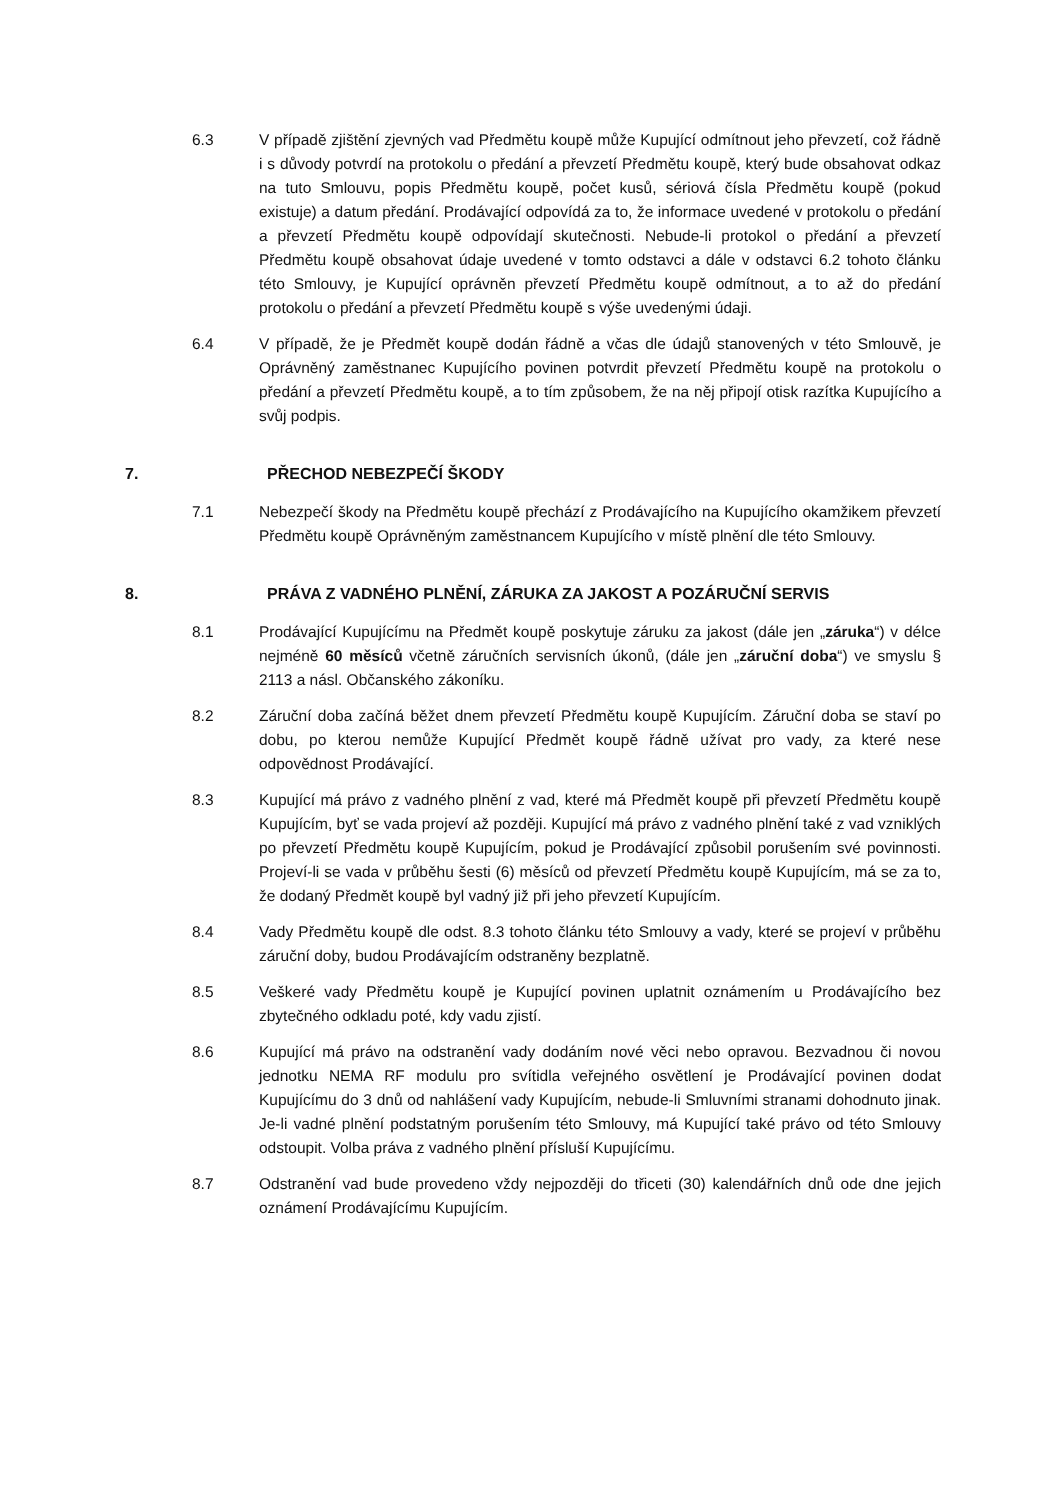6.3 V případě zjištění zjevných vad Předmětu koupě může Kupující odmítnout jeho převzetí, což řádně i s důvody potvrdí na protokolu o předání a převzetí Předmětu koupě, který bude obsahovat odkaz na tuto Smlouvu, popis Předmětu koupě, počet kusů, sériová čísla Předmětu koupě (pokud existuje) a datum předání. Prodávající odpovídá za to, že informace uvedené v protokolu o předání a převzetí Předmětu koupě odpovídají skutečnosti. Nebude-li protokol o předání a převzetí Předmětu koupě obsahovat údaje uvedené v tomto odstavci a dále v odstavci 6.2 tohoto článku této Smlouvy, je Kupující oprávněn převzetí Předmětu koupě odmítnout, a to až do předání protokolu o předání a převzetí Předmětu koupě s výše uvedenými údaji.
6.4 V případě, že je Předmět koupě dodán řádně a včas dle údajů stanovených v této Smlouvě, je Oprávněný zaměstnanec Kupujícího povinen potvrdit převzetí Předmětu koupě na protokolu o předání a převzetí Předmětu koupě, a to tím způsobem, že na něj připojí otisk razítka Kupujícího a svůj podpis.
7. PŘECHOD NEBEZPEČÍ ŠKODY
7.1 Nebezpečí škody na Předmětu koupě přechází z Prodávajícího na Kupujícího okamžikem převzetí Předmětu koupě Oprávněným zaměstnancem Kupujícího v místě plnění dle této Smlouvy.
8. PRÁVA Z VADNÉHO PLNĚNÍ, ZÁRUKA ZA JAKOST A POZÁRUČNÍ SERVIS
8.1 Prodávající Kupujícímu na Předmět koupě poskytuje záruku za jakost (dále jen „záruka“) v délce nejméně 60 měsíců včetně záručních servisních úkonů, (dále jen „záruční doba“) ve smyslu § 2113 a násl. Občanského zákoníku.
8.2 Záruční doba začíná běžet dnem převzetí Předmětu koupě Kupujícím. Záruční doba se staví po dobu, po kterou nemůže Kupující Předmět koupě řádně užívat pro vady, za které nese odpovědnost Prodávající.
8.3 Kupující má právo z vadného plnění z vad, které má Předmět koupě při převzetí Předmětu koupě Kupujícím, byť se vada projeví až později. Kupující má právo z vadného plnění také z vad vzniklých po převzetí Předmětu koupě Kupujícím, pokud je Prodávající způsobil porušením své povinnosti. Projeví-li se vada v průběhu šesti (6) měsíců od převzetí Předmětu koupě Kupujícím, má se za to, že dodaný Předmět koupě byl vadný již při jeho převzetí Kupujícím.
8.4 Vady Předmětu koupě dle odst. 8.3 tohoto článku této Smlouvy a vady, které se projeví v průběhu záruční doby, budou Prodávajícím odstraněny bezplatně.
8.5 Veškeré vady Předmětu koupě je Kupující povinen uplatnit oznámením u Prodávajícího bez zbytečného odkladu poté, kdy vadu zjistí.
8.6 Kupující má právo na odstranění vady dodáním nové věci nebo opravou. Bezvadnou či novou jednotku NEMA RF modulu pro svítidla veřejného osvětlení je Prodávající povinen dodat Kupujícímu do 3 dnů od nahlášení vady Kupujícím, nebude-li Smluvními stranami dohodnuto jinak. Je-li vadné plnění podstatným porušením této Smlouvy, má Kupující také právo od této Smlouvy odstoupit. Volba práva z vadného plnění přísluší Kupujícímu.
8.7 Odstranění vad bude provedeno vždy nejpozději do třiceti (30) kalendářních dnů ode dne jejich oznámení Prodávajícímu Kupujícím.